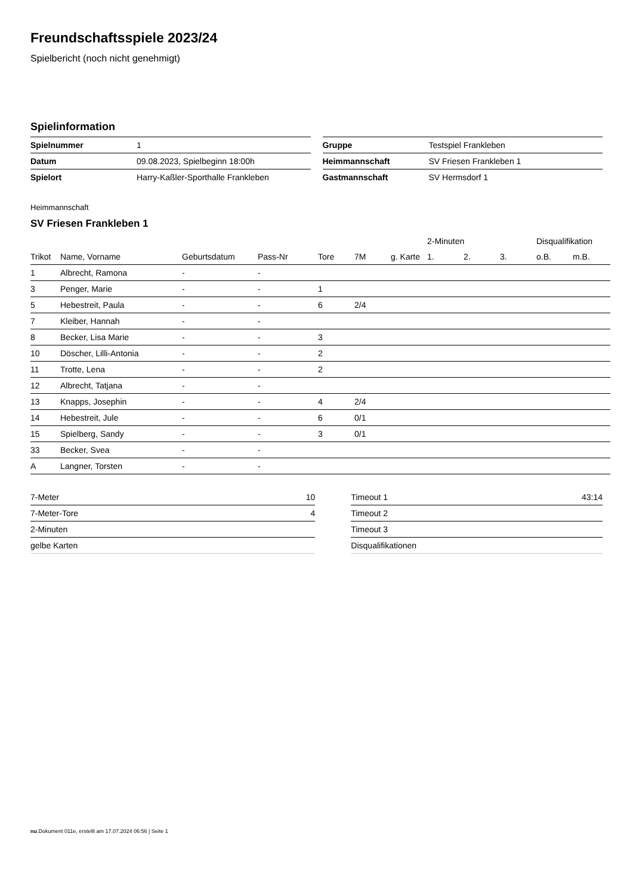Freundschaftsspiele 2023/24
Spielbericht (noch nicht genehmigt)
Spielinformation
| Spielnummer | 1 |
| Datum | 09.08.2023, Spielbeginn 18:00h |
| Spielort | Harry-Kaßler-Sporthalle Frankleben |
| Gruppe | Testspiel Frankleben |
| Heimmannschaft | SV Friesen Frankleben 1 |
| Gastmannschaft | SV Hermsdorf 1 |
Heimmannschaft
SV Friesen Frankleben 1
| | | | | | | | 2-Minuten | | | Disqualifikation | |
| --- | --- | --- | --- | --- | --- | --- | --- | --- | --- | --- | --- |
| Trikot | Name, Vorname | Geburtsdatum | Pass-Nr | Tore | 7M | g. Karte | 1. | 2. | 3. | o.B. | m.B. |
| 1 | Albrecht, Ramona | - | - | | | | | | | | |
| 3 | Penger, Marie | - | - | 1 | | | | | | | |
| 5 | Hebestreit, Paula | - | - | 6 | 2/4 | | | | | | |
| 7 | Kleiber, Hannah | - | - | | | | | | | | |
| 8 | Becker, Lisa Marie | - | - | 3 | | | | | | | |
| 10 | Döscher, Lilli-Antonia | - | - | 2 | | | | | | | |
| 11 | Trotte, Lena | - | - | 2 | | | | | | | |
| 12 | Albrecht, Tatjana | - | - | | | | | | | | |
| 13 | Knapps, Josephin | - | - | 4 | 2/4 | | | | | | |
| 14 | Hebestreit, Jule | - | - | 6 | 0/1 | | | | | | |
| 15 | Spielberg, Sandy | - | - | 3 | 0/1 | | | | | | |
| 33 | Becker, Svea | - | - | | | | | | | | |
| A | Langner, Torsten | - | - | | | | | | | | |
| 7-Meter | 10 |
| 7-Meter-Tore | 4 |
| 2-Minuten | |
| gelbe Karten | |
| Timeout 1 | 43:14 |
| Timeout 2 | |
| Timeout 3 | |
| Disqualifikationen | |
nu.Dokument 011e, erstellt am 17.07.2024 06:56 | Seite 1